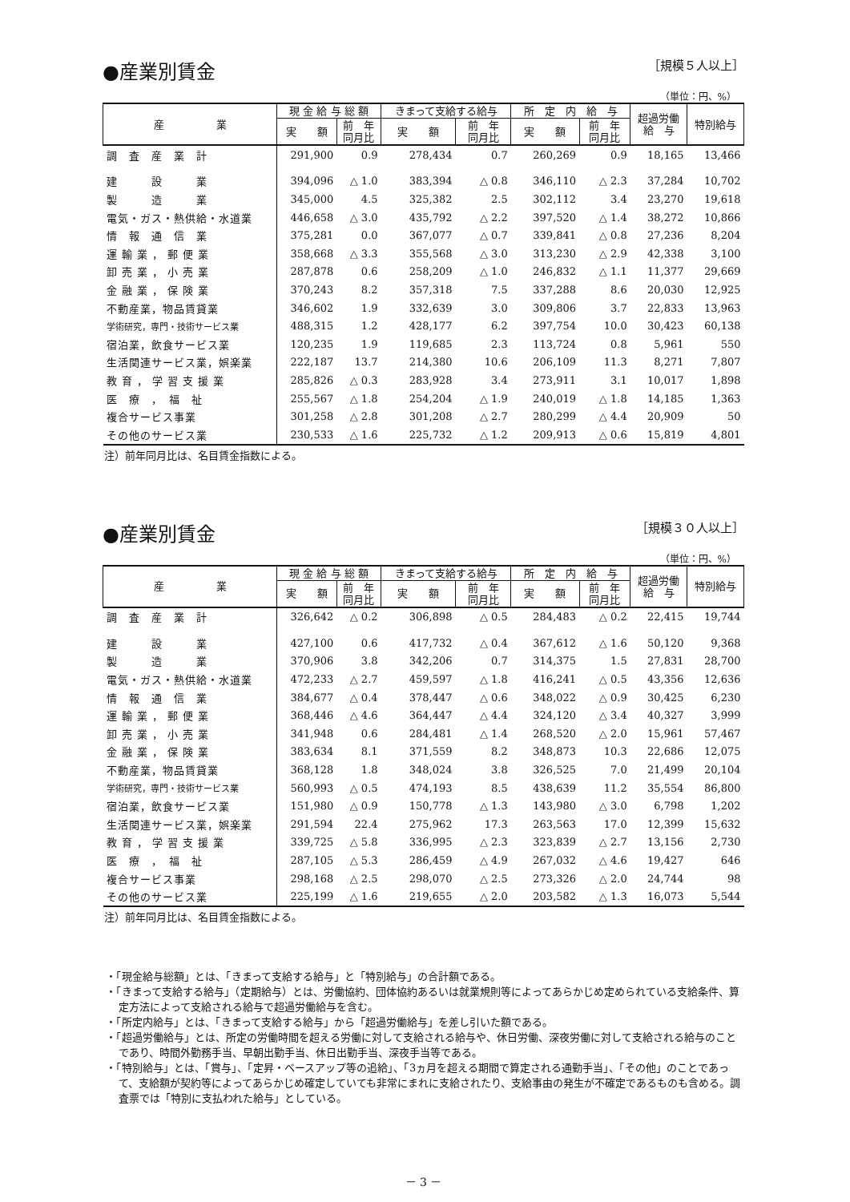●産業別賃金
［規模５人以上］
（単位：円、%）
| 産 業 | 現 金 給 与 総 額 | | きまって支給する給与 | | 所 定 内 給 与 | | 超過労働 給 与 | 特別給与 |
| --- | --- | --- | --- | --- | --- | --- | --- | --- |
| | 実 額 | 前 年 同月比 | 実 額 | 前 年 同月比 | 実 額 | 前 年 同月比 | | |
| 調 査 産 業 計 | 291,900 | 0.9 | 278,434 | 0.7 | 260,269 | 0.9 | 18,165 | 13,466 |
| 建 設 業 | 394,096 | △ 1.0 | 383,394 | △ 0.8 | 346,110 | △ 2.3 | 37,284 | 10,702 |
| 製 造 業 | 345,000 | 4.5 | 325,382 | 2.5 | 302,112 | 3.4 | 23,270 | 19,618 |
| 電気・ガス・熱供給・水道業 | 446,658 | △ 3.0 | 435,792 | △ 2.2 | 397,520 | △ 1.4 | 38,272 | 10,866 |
| 情 報 通 信 業 | 375,281 | 0.0 | 367,077 | △ 0.7 | 339,841 | △ 0.8 | 27,236 | 8,204 |
| 運 輸 業 ， 郵 便 業 | 358,668 | △ 3.3 | 355,568 | △ 3.0 | 313,230 | △ 2.9 | 42,338 | 3,100 |
| 卸 売 業 ， 小 売 業 | 287,878 | 0.6 | 258,209 | △ 1.0 | 246,832 | △ 1.1 | 11,377 | 29,669 |
| 金 融 業 ， 保 険 業 | 370,243 | 8.2 | 357,318 | 7.5 | 337,288 | 8.6 | 20,030 | 12,925 |
| 不動産業，物品賃貸業 | 346,602 | 1.9 | 332,639 | 3.0 | 309,806 | 3.7 | 22,833 | 13,963 |
| 学術研究，専門・技術サービス業 | 488,315 | 1.2 | 428,177 | 6.2 | 397,754 | 10.0 | 30,423 | 60,138 |
| 宿泊業，飲食サービス業 | 120,235 | 1.9 | 119,685 | 2.3 | 113,724 | 0.8 | 5,961 | 550 |
| 生活関連サービス業，娯楽業 | 222,187 | 13.7 | 214,380 | 10.6 | 206,109 | 11.3 | 8,271 | 7,807 |
| 教 育 ， 学 習 支 援 業 | 285,826 | △ 0.3 | 283,928 | 3.4 | 273,911 | 3.1 | 10,017 | 1,898 |
| 医 療 ， 福 祉 | 255,567 | △ 1.8 | 254,204 | △ 1.9 | 240,019 | △ 1.8 | 14,185 | 1,363 |
| 複合サービス事業 | 301,258 | △ 2.8 | 301,208 | △ 2.7 | 280,299 | △ 4.4 | 20,909 | 50 |
| その他のサービス業 | 230,533 | △ 1.6 | 225,732 | △ 1.2 | 209,913 | △ 0.6 | 15,819 | 4,801 |
注）前年同月比は、名目賃金指数による。
●産業別賃金
［規模３０人以上］
（単位：円、%）
| 産 業 | 現 金 給 与 総 額 | | きまって支給する給与 | | 所 定 内 給 与 | | 超過労働 給 与 | 特別給与 |
| --- | --- | --- | --- | --- | --- | --- | --- | --- |
| | 実 額 | 前 年 同月比 | 実 額 | 前 年 同月比 | 実 額 | 前 年 同月比 | | |
| 調 査 産 業 計 | 326,642 | △ 0.2 | 306,898 | △ 0.5 | 284,483 | △ 0.2 | 22,415 | 19,744 |
| 建 設 業 | 427,100 | 0.6 | 417,732 | △ 0.4 | 367,612 | △ 1.6 | 50,120 | 9,368 |
| 製 造 業 | 370,906 | 3.8 | 342,206 | 0.7 | 314,375 | 1.5 | 27,831 | 28,700 |
| 電気・ガス・熱供給・水道業 | 472,233 | △ 2.7 | 459,597 | △ 1.8 | 416,241 | △ 0.5 | 43,356 | 12,636 |
| 情 報 通 信 業 | 384,677 | △ 0.4 | 378,447 | △ 0.6 | 348,022 | △ 0.9 | 30,425 | 6,230 |
| 運 輸 業 ， 郵 便 業 | 368,446 | △ 4.6 | 364,447 | △ 4.4 | 324,120 | △ 3.4 | 40,327 | 3,999 |
| 卸 売 業 ， 小 売 業 | 341,948 | 0.6 | 284,481 | △ 1.4 | 268,520 | △ 2.0 | 15,961 | 57,467 |
| 金 融 業 ， 保 険 業 | 383,634 | 8.1 | 371,559 | 8.2 | 348,873 | 10.3 | 22,686 | 12,075 |
| 不動産業，物品賃貸業 | 368,128 | 1.8 | 348,024 | 3.8 | 326,525 | 7.0 | 21,499 | 20,104 |
| 学術研究，専門・技術サービス業 | 560,993 | △ 0.5 | 474,193 | 8.5 | 438,639 | 11.2 | 35,554 | 86,800 |
| 宿泊業，飲食サービス業 | 151,980 | △ 0.9 | 150,778 | △ 1.3 | 143,980 | △ 3.0 | 6,798 | 1,202 |
| 生活関連サービス業，娯楽業 | 291,594 | 22.4 | 275,962 | 17.3 | 263,563 | 17.0 | 12,399 | 15,632 |
| 教 育 ， 学 習 支 援 業 | 339,725 | △ 5.8 | 336,995 | △ 2.3 | 323,839 | △ 2.7 | 13,156 | 2,730 |
| 医 療 ， 福 祉 | 287,105 | △ 5.3 | 286,459 | △ 4.9 | 267,032 | △ 4.6 | 19,427 | 646 |
| 複合サービス事業 | 298,168 | △ 2.5 | 298,070 | △ 2.5 | 273,326 | △ 2.0 | 24,744 | 98 |
| その他のサービス業 | 225,199 | △ 1.6 | 219,655 | △ 2.0 | 203,582 | △ 1.3 | 16,073 | 5,544 |
注）前年同月比は、名目賃金指数による。
・「現金給与総額」とは、「きまって支給する給与」と「特別給与」の合計額である。
・「きまって支給する給与」（定期給与）とは、労働協約、団体協約あるいは就業規則等によってあらかじめ定められている支給条件、算定方法によって支給される給与で超過労働給与を含む。
・「所定内給与」とは、「きまって支給する給与」から「超過労働給与」を差し引いた額である。
・「超過労働給与」とは、所定の労働時間を超える労働に対して支給される給与や、休日労働、深夜労働に対して支給される給与のことであり、時間外勤務手当、早朝出勤手当、休日出勤手当、深夜手当等である。
・「特別給与」とは、「賞与」、「定昇・ベースアップ等の追給」、「3ヵ月を超える期間で算定される通勤手当」、「その他」のことであって、支給額が契約等によってあらかじめ確定していても非常にまれに支給されたり、支給事由の発生が不確定であるものも含める。調査票では「特別に支払われた給与」としている。
－ 3 －